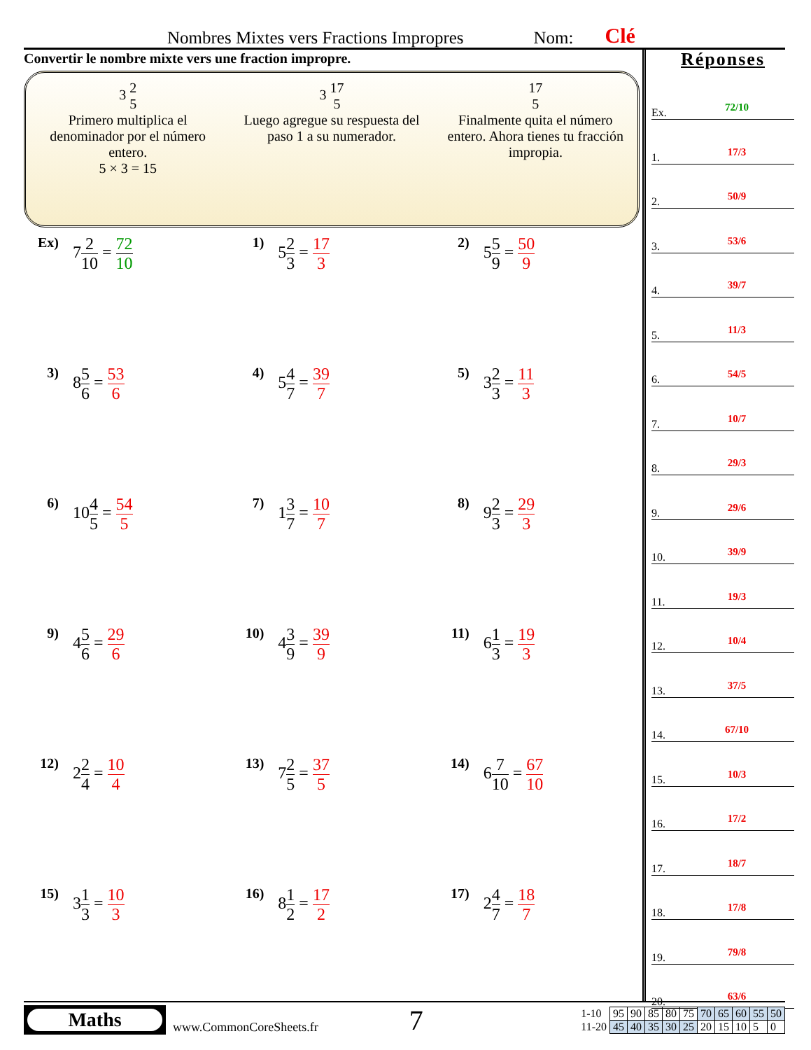Nombres Mixtes vers Fractions Impropres Nom: Clé
Convertir le nombre mixte vers une fraction impropre.
3 2 5
Primero multiplica el denominador por el número entero.
5 × 3 = 15
3 17 5
Luego agregue su respuesta del paso 1 a su numerador.
17 5
Finalmente quita el número entero. Ahora tienes tu fracción impropia.
Ex)
72 10 = 72 10
1)
52 3 = 17 3
2)
55 9 = 50 9
3)
85 6 = 53 6
4)
54 7 = 39 7
5)
32 3 = 11 3
6)
104 5 = 54 5
7)
13 7 = 10 7
8)
92 3 = 29 3
9)
45 6 = 29 6
10)
43 9 = 39 9
11)
61 3 = 19 3
12)
22 4 = 10 4
13)
72 5 = 37 5
14)
67 10 = 67 10
15)
31 3 = 10 3
16)
81 2 = 17 2
17)
24 7 = 18 7
Réponses
Ex. 72/10
1. 17/3
2. 50/9
3. 53/6
4. 39/7
5. 11/3
6. 54/5
7. 10/7
8. 29/3
9. 29/6
10. 39/9
11. 19/3
12. 10/4
13. 37/5
14. 67/10
15. 10/3
16. 17/2
17. 18/7
18. 17/8
19. 79/8
20. 63/6
Maths
www.CommonCoreSheets.fr
7
| 1-10 | 95 | 90 | 85 | 80 | 75 | 70 | 65 | 60 | 55 | 50 |
| 11-20 | 45 | 40 | 35 | 30 | 25 | 20 | 15 | 10 | 5 | 0 |